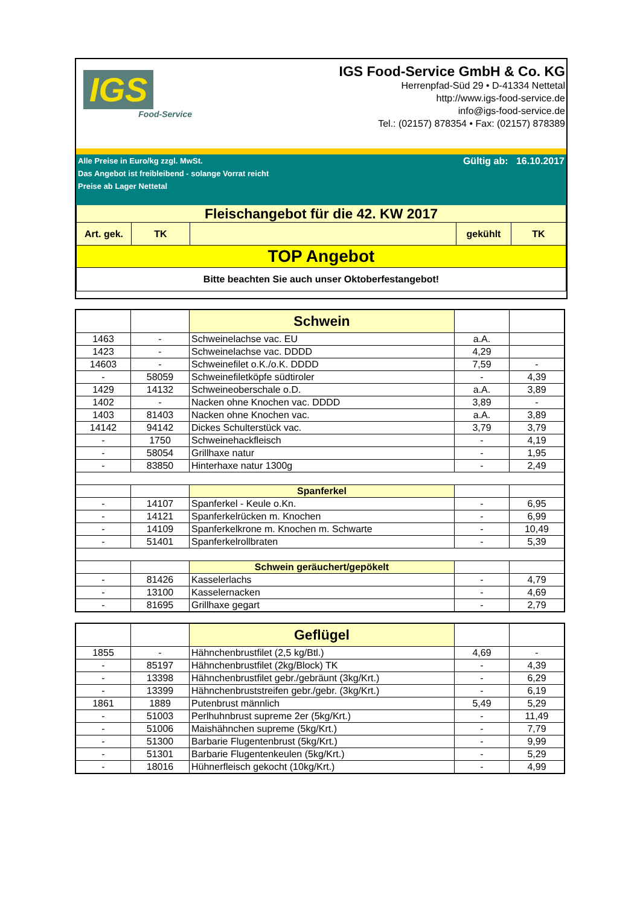IGS
Food-Service
IGS Food-Service GmbH & Co. KG
Herrenpfad-Süd 29 • D-41334 Nettetal
http://www.igs-food-service.de
info@igs-food-service.de
Tel.: (02157) 878354 • Fax: (02157) 878389
Alle Preise in Euro/kg zzgl. MwSt.
Das Angebot ist freibleibend - solange Vorrat reicht
Preise ab Lager Nettetal
Gültig ab: 16.10.2017
| Fleischangebot für die 42. KW 2017 | | | | |
| Art. gek. | TK | | gekühlt | TK |
| TOP Angebot | | | | |
| Bitte beachten Sie auch unser Oktoberfestangebot! | | | | |
| | | Schwein | | |
| 1463 | - | Schweinelachse vac. EU | a.A. | |
| 1423 | - | Schweinelachse vac. DDDD | 4,29 | |
| 14603 | - | Schweinefilet o.K./o.K. DDDD | 7,59 | - |
| - | 58059 | Schweinefiletköpfe südtiroler | - | 4,39 |
| 1429 | 14132 | Schweineoberschale o.D. | a.A. | 3,89 |
| 1402 | - | Nacken ohne Knochen vac. DDDD | 3,89 | - |
| 1403 | 81403 | Nacken ohne Knochen vac. | a.A. | 3,89 |
| 14142 | 94142 | Dickes Schulterstück vac. | 3,79 | 3,79 |
| - | 1750 | Schweinehackfleisch | - | 4,19 |
| - | 58054 | Grillhaxe natur | - | 1,95 |
| - | 83850 | Hinterhaxe natur 1300g | - | 2,49 |
| | | Spanferkel | | |
| - | 14107 | Spanferkel - Keule o.Kn. | - | 6,95 |
| - | 14121 | Spanferkelrücken m. Knochen | - | 6,99 |
| - | 14109 | Spanferkelkrone m. Knochen m. Schwarte | - | 10,49 |
| - | 51401 | Spanferkelrollbraten | - | 5,39 |
| | | Schwein geräuchert/gepökelt | | |
| - | 81426 | Kasselerlachs | - | 4,79 |
| - | 13100 | Kasselernacken | - | 4,69 |
| - | 81695 | Grillhaxe gegart | - | 2,79 |
| | | Geflügel | | |
| 1855 | - | Hähnchenbrustfilet (2,5 kg/Btl.) | 4,69 | - |
| - | 85197 | Hähnchenbrustfilet (2kg/Block) TK | - | 4,39 |
| - | 13398 | Hähnchenbrustfilet gebr./gebräunt (3kg/Krt.) | - | 6,29 |
| - | 13399 | Hähnchenbruststreifen gebr./gebr. (3kg/Krt.) | - | 6,19 |
| 1861 | 1889 | Putenbrust männlich | 5,49 | 5,29 |
| - | 51003 | Perlhuhnbrust supreme 2er (5kg/Krt.) | - | 11,49 |
| - | 51006 | Maishähnchen supreme (5kg/Krt.) | - | 7,79 |
| - | 51300 | Barbarie Flugentenbrust (5kg/Krt.) | - | 9,99 |
| - | 51301 | Barbarie Flugentenkeulen (5kg/Krt.) | - | 5,29 |
| - | 18016 | Hühnerfleisch gekocht (10kg/Krt.) | - | 4,99 |